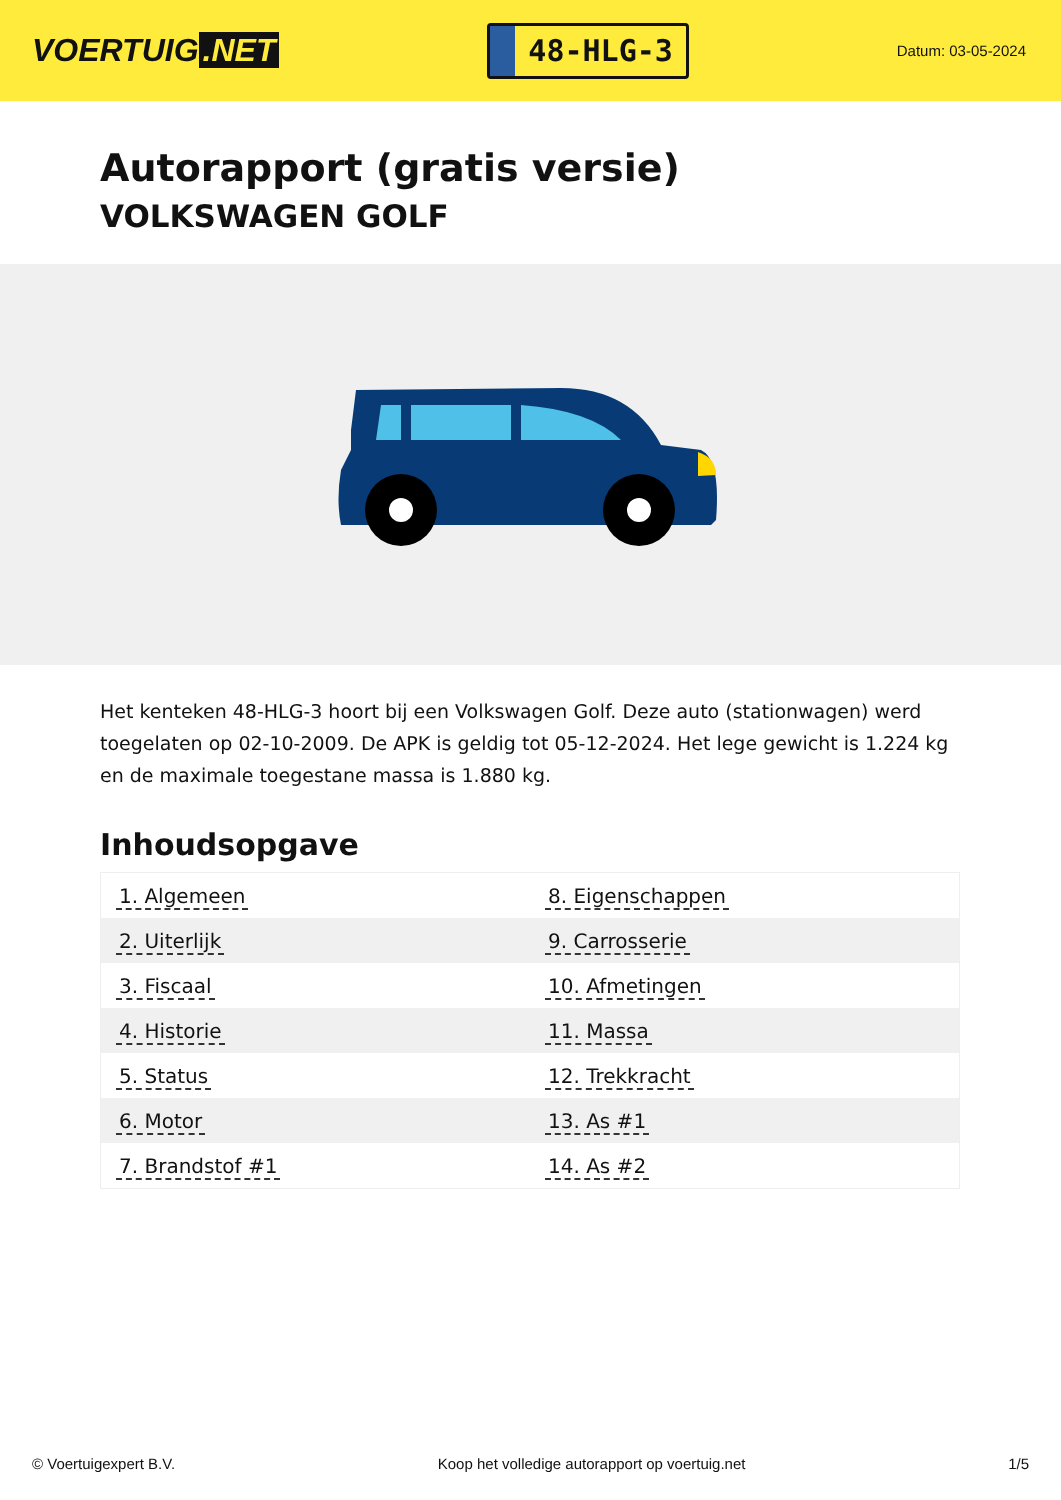VOERTUIG.NET
48-HLG-3
Datum: 03-05-2024
Autorapport (gratis versie)
VOLKSWAGEN GOLF
Het kenteken 48-HLG-3 hoort bij een Volkswagen Golf. Deze auto (stationwagen) werd toegelaten op 02-10-2009. De APK is geldig tot 05-12-2024. Het lege gewicht is 1.224 kg en de maximale toegestane massa is 1.880 kg.
Inhoudsopgave
| 1. Algemeen | 8. Eigenschappen |
| 2. Uiterlijk | 9. Carrosserie |
| 3. Fiscaal | 10. Afmetingen |
| 4. Historie | 11. Massa |
| 5. Status | 12. Trekkracht |
| 6. Motor | 13. As #1 |
| 7. Brandstof #1 | 14. As #2 |
© Voertuigexpert B.V. Koop het volledige autorapport op voertuig.net
1/5